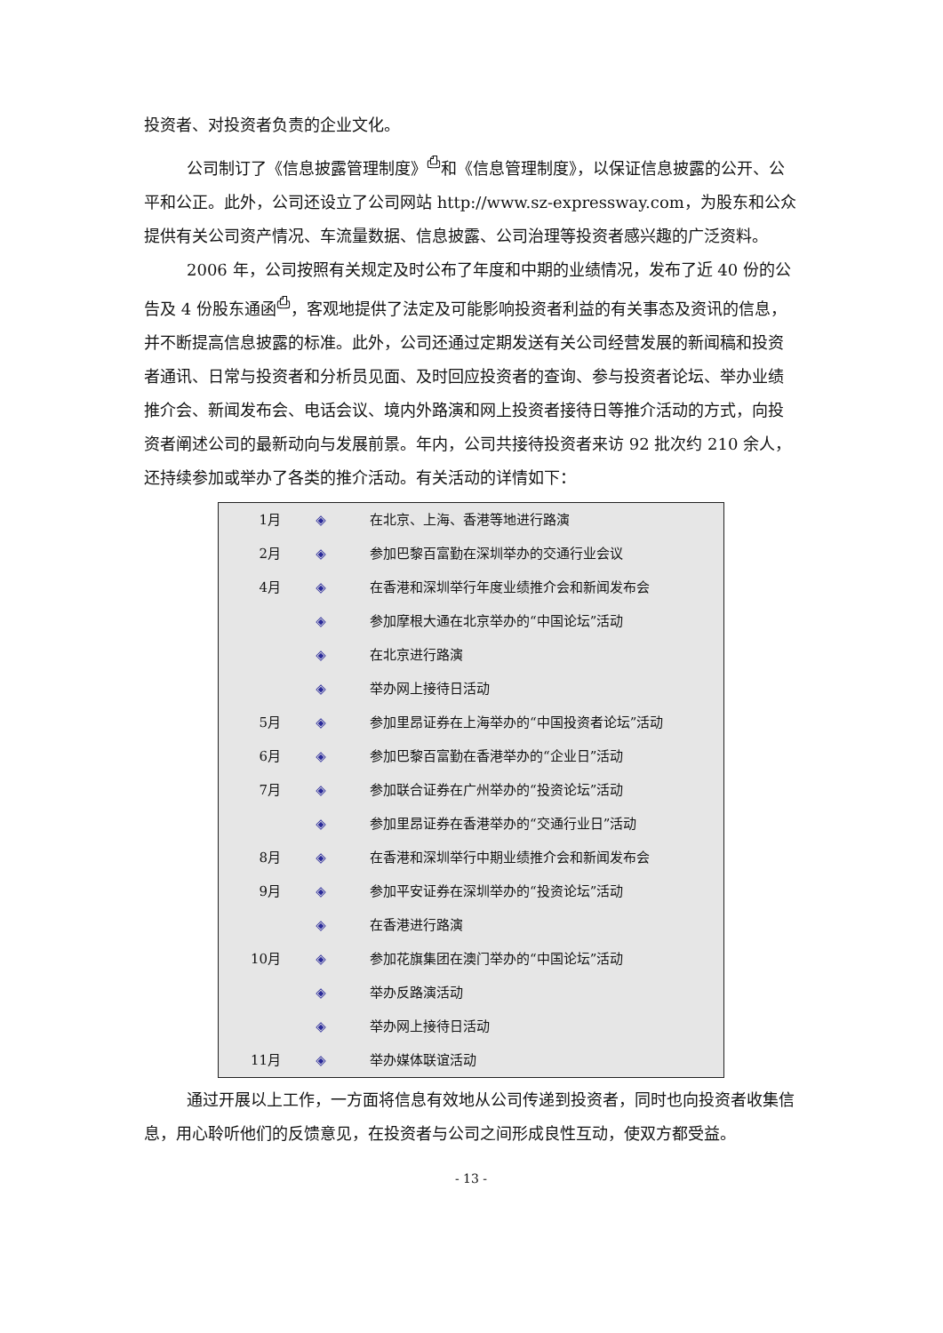投资者、对投资者负责的企业文化。
公司制订了《信息披露管理制度》<sup>⎙</sup>和《信息管理制度》，以保证信息披露的公开、公平和公正。此外，公司还设立了公司网站 http://www.sz-expressway.com，为股东和公众提供有关公司资产情况、车流量数据、信息披露、公司治理等投资者感兴趣的广泛资料。
2006 年，公司按照有关规定及时公布了年度和中期的业绩情况，发布了近 40 份的公告及 4 份股东通函<sup>⎙</sup>，客观地提供了法定及可能影响投资者利益的有关事态及资讯的信息，并不断提高信息披露的标准。此外，公司还通过定期发送有关公司经营发展的新闻稿和投资者通讯、日常与投资者和分析员见面、及时回应投资者的查询、参与投资者论坛、举办业绩推介会、新闻发布会、电话会议、境内外路演和网上投资者接待日等推介活动的方式，向投资者阐述公司的最新动向与发展前景。年内，公司共接待投资者来访 92 批次约 210 余人，还持续参加或举办了各类的推介活动。有关活动的详情如下：
| 1月 | ◈ | 在北京、上海、香港等地进行路演 |
| 2月 | ◈ | 参加巴黎百富勤在深圳举办的交通行业会议 |
| 4月 | ◈ | 在香港和深圳举行年度业绩推介会和新闻发布会 |
| | ◈ | 参加摩根大通在北京举办的“中国论坛”活动 |
| | ◈ | 在北京进行路演 |
| | ◈ | 举办网上接待日活动 |
| 5月 | ◈ | 参加里昂证券在上海举办的“中国投资者论坛”活动 |
| 6月 | ◈ | 参加巴黎百富勤在香港举办的“企业日”活动 |
| 7月 | ◈ | 参加联合证券在广州举办的“投资论坛”活动 |
| | ◈ | 参加里昂证券在香港举办的“交通行业日”活动 |
| 8月 | ◈ | 在香港和深圳举行中期业绩推介会和新闻发布会 |
| 9月 | ◈ | 参加平安证券在深圳举办的“投资论坛”活动 |
| | ◈ | 在香港进行路演 |
| 10月 | ◈ | 参加花旗集团在澳门举办的“中国论坛”活动 |
| | ◈ | 举办反路演活动 |
| | ◈ | 举办网上接待日活动 |
| 11月 | ◈ | 举办媒体联谊活动 |
通过开展以上工作，一方面将信息有效地从公司传递到投资者，同时也向投资者收集信息，用心聆听他们的反馈意见，在投资者与公司之间形成良性互动，使双方都受益。
- 13 -